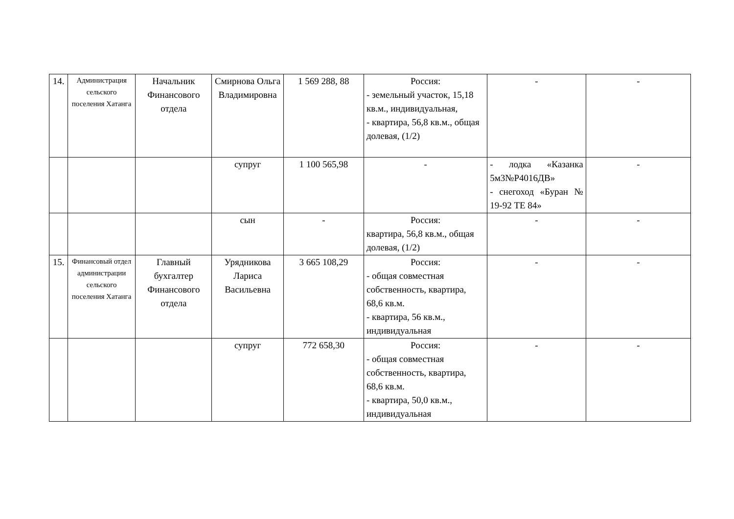| 14. | Администрация сельского поселения Хатанга | Начальник Финансового отдела | Смирнова Ольга Владимировна | 1 569 288, 88 | Россия: - земельный участок, 15,18 кв.м., индивидуальная, - квартира, 56,8 кв.м., общая долевая, (1/2) | - | - |
| | | | супруг | 1 100 565,98 | - | - лодка «Казанка 5м3№Р4016ДВ» - снегоход «Буран № 19-92 ТЕ 84» | - |
| | | | сын | - | Россия: квартира, 56,8 кв.м., общая долевая, (1/2) | - | - |
| 15. | Финансовый отдел администрации сельского поселения Хатанга | Главный бухгалтер Финансового отдела | Урядникова Лариса Васильевна | 3 665 108,29 | Россия: - общая совместная собственность, квартира, 68,6 кв.м. - квартира, 56 кв.м., индивидуальная | - | - |
| | | | супруг | 772 658,30 | Россия: - общая совместная собственность, квартира, 68,6 кв.м. - квартира, 50,0 кв.м., индивидуальная | - | - |